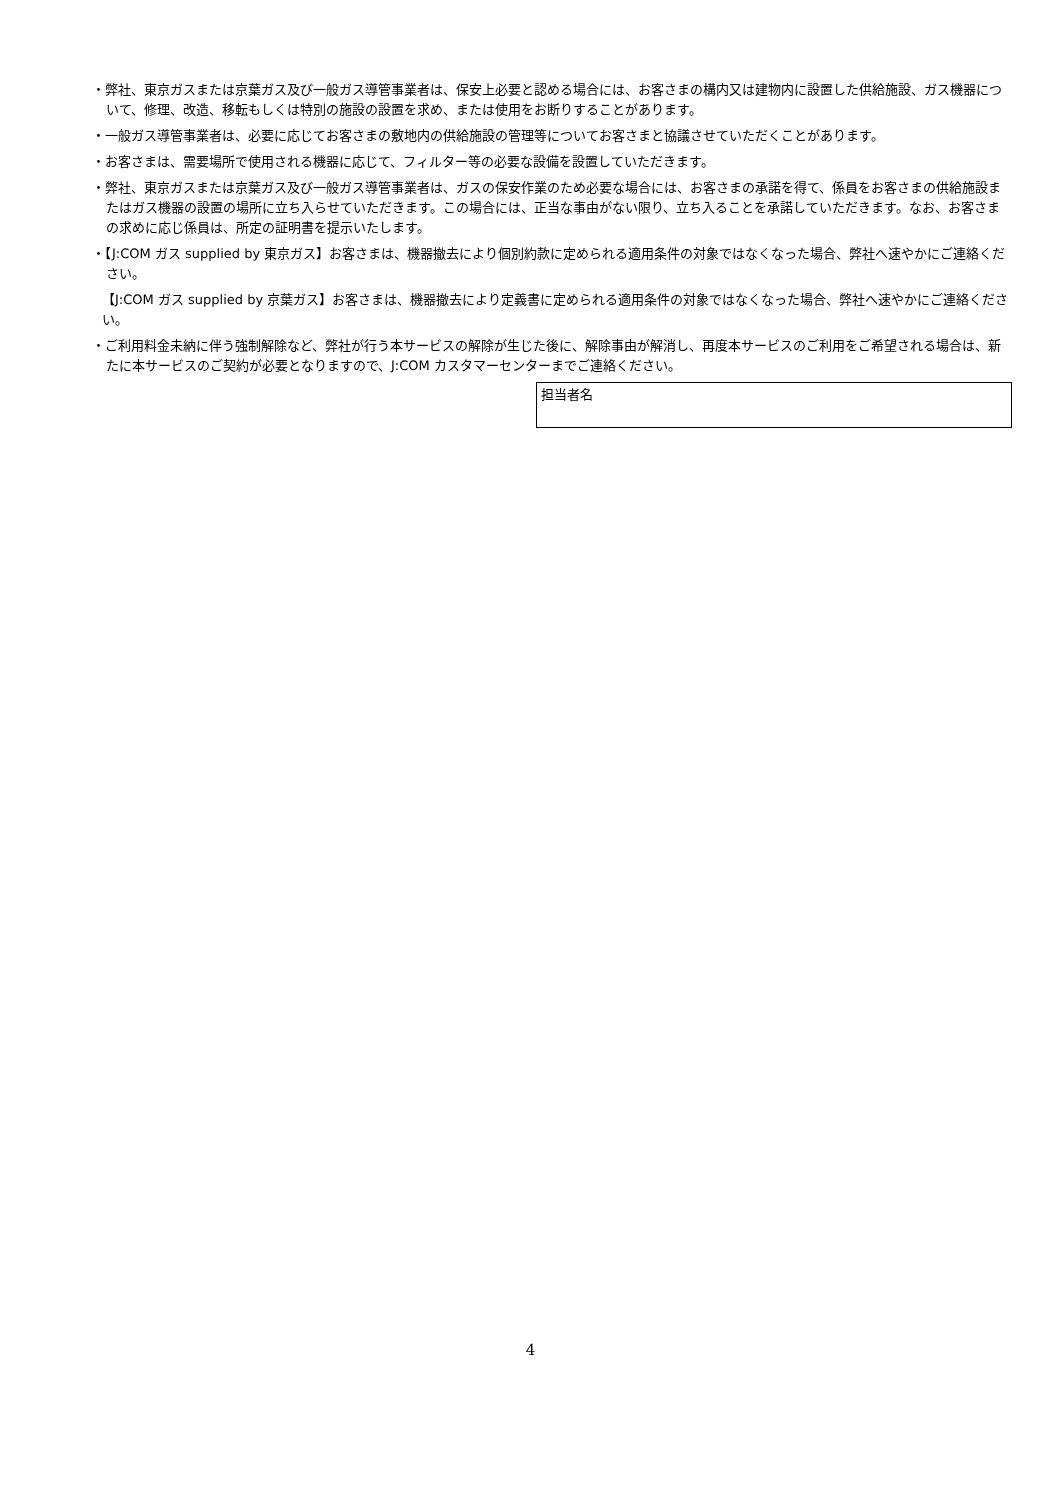・弊社、東京ガスまたは京葉ガス及び一般ガス導管事業者は、保安上必要と認める場合には、お客さまの構内又は建物内に設置した供給施設、ガス機器について、修理、改造、移転もしくは特別の施設の設置を求め、または使用をお断りすることがあります。
・一般ガス導管事業者は、必要に応じてお客さまの敷地内の供給施設の管理等についてお客さまと協議させていただくことがあります。
・お客さまは、需要場所で使用される機器に応じて、フィルター等の必要な設備を設置していただきます。
・弊社、東京ガスまたは京葉ガス及び一般ガス導管事業者は、ガスの保安作業のため必要な場合には、お客さまの承諾を得て、係員をお客さまの供給施設またはガス機器の設置の場所に立ち入らせていただきます。この場合には、正当な事由がない限り、立ち入ることを承諾していただきます。なお、お客さまの求めに応じ係員は、所定の証明書を提示いたします。
・【J:COM ガス supplied by 東京ガス】お客さまは、機器撤去により個別約款に定められる適用条件の対象ではなくなった場合、弊社へ速やかにご連絡ください。
【J:COM ガス supplied by 京葉ガス】お客さまは、機器撤去により定義書に定められる適用条件の対象ではなくなった場合、弊社へ速やかにご連絡ください。
・ご利用料金未納に伴う強制解除など、弊社が行う本サービスの解除が生じた後に、解除事由が解消し、再度本サービスのご利用をご希望される場合は、新たに本サービスのご契約が必要となりますので、J:COM カスタマーセンターまでご連絡ください。
担当者名
4